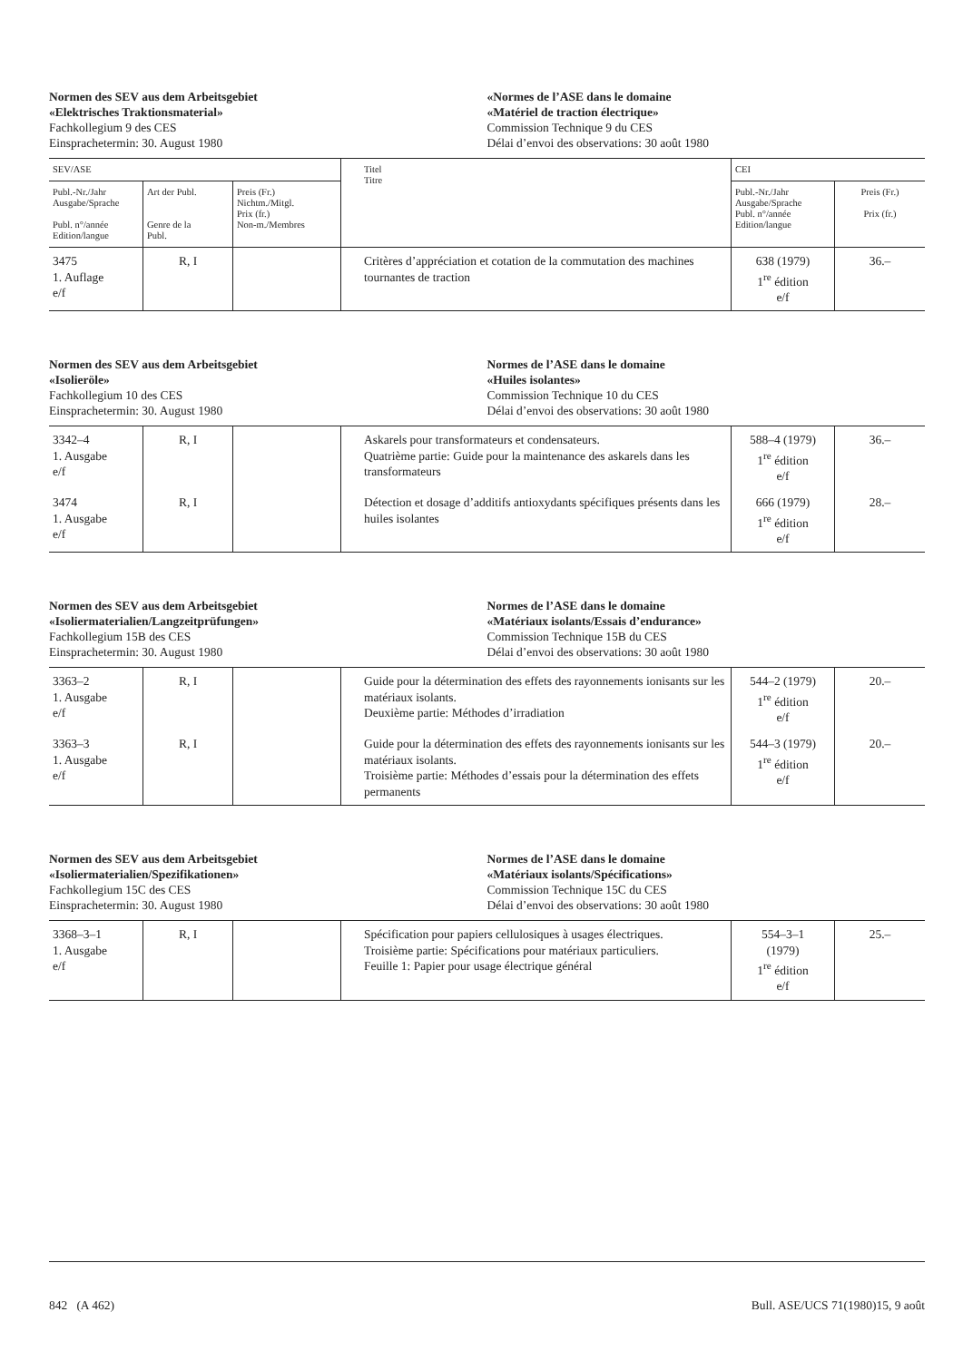Normen des SEV aus dem Arbeitsgebiet
«Elektrisches Traktionsmaterial»
Fachkollegium 9 des CES
Einsprachetermin: 30. August 1980
«Normes de l’ASE dans le domaine
«Matériel de traction électrique»
Commission Technique 9 du CES
Délai d’envoi des observations: 30 août 1980
| SEV/ASE | | | Titel Titre | CEI | |
| --- | --- | --- | --- | --- | --- |
| Publ.-Nr./Jahr Ausgabe/Sprache Publ. n°/année Edition/langue | Art der Publ. Genre de la Publ. | Preis (Fr.) Nichtm./Mitgl. Prix (fr.) Non-m./Membres | | Publ.-Nr./Jahr Ausgabe/Sprache Publ. n°/année Edition/langue | Preis (Fr.) Prix (fr.) |
| 3475 1. Auflage e/f | R, I | | Critères d’appréciation et cotation de la commutation des machines tournantes de traction | 638 (1979) 1<sup>re</sup> édition e/f | 36.– |
Normen des SEV aus dem Arbeitsgebiet
«Isolieröle»
Fachkollegium 10 des CES
Einsprachetermin: 30. August 1980
Normes de l’ASE dans le domaine
«Huiles isolantes»
Commission Technique 10 du CES
Délai d’envoi des observations: 30 août 1980
| 3342–4 1. Ausgabe e/f | R, I | | Askarels pour transformateurs et condensateurs. Quatrième partie: Guide pour la maintenance des askarels dans les transformateurs | 588–4 (1979) 1<sup>re</sup> édition e/f | 36.– |
| 3474 1. Ausgabe e/f | R, I | | Détection et dosage d’additifs antioxydants spécifiques présents dans les huiles isolantes | 666 (1979) 1<sup>re</sup> édition e/f | 28.– |
Normen des SEV aus dem Arbeitsgebiet
«Isoliermaterialien/Langzeitprüfungen»
Fachkollegium 15B des CES
Einsprachetermin: 30. August 1980
Normes de l’ASE dans le domaine
«Matériaux isolants/Essais d’endurance»
Commission Technique 15B du CES
Délai d’envoi des observations: 30 août 1980
| 3363–2 1. Ausgabe e/f | R, I | | Guide pour la détermination des effets des rayonnements ionisants sur les matériaux isolants. Deuxième partie: Méthodes d’irradiation | 544–2 (1979) 1<sup>re</sup> édition e/f | 20.– |
| 3363–3 1. Ausgabe e/f | R, I | | Guide pour la détermination des effets des rayonnements ionisants sur les matériaux isolants. Troisième partie: Méthodes d’essais pour la détermination des effets permanents | 544–3 (1979) 1<sup>re</sup> édition e/f | 20.– |
Normen des SEV aus dem Arbeitsgebiet
«Isoliermaterialien/Spezifikationen»
Fachkollegium 15C des CES
Einsprachetermin: 30. August 1980
Normes de l’ASE dans le domaine
«Matériaux isolants/Spécifications»
Commission Technique 15C du CES
Délai d’envoi des observations: 30 août 1980
| 3368–3–1 1. Ausgabe e/f | R, I | | Spécification pour papiers cellulosiques à usages électriques. Troisième partie: Spécifications pour matériaux particuliers. Feuille 1: Papier pour usage électrique général | 554–3–1 (1979) 1<sup>re</sup> édition e/f | 25.– |
842 (A 462) Bull. ASE/UCS 71(1980)15, 9 août